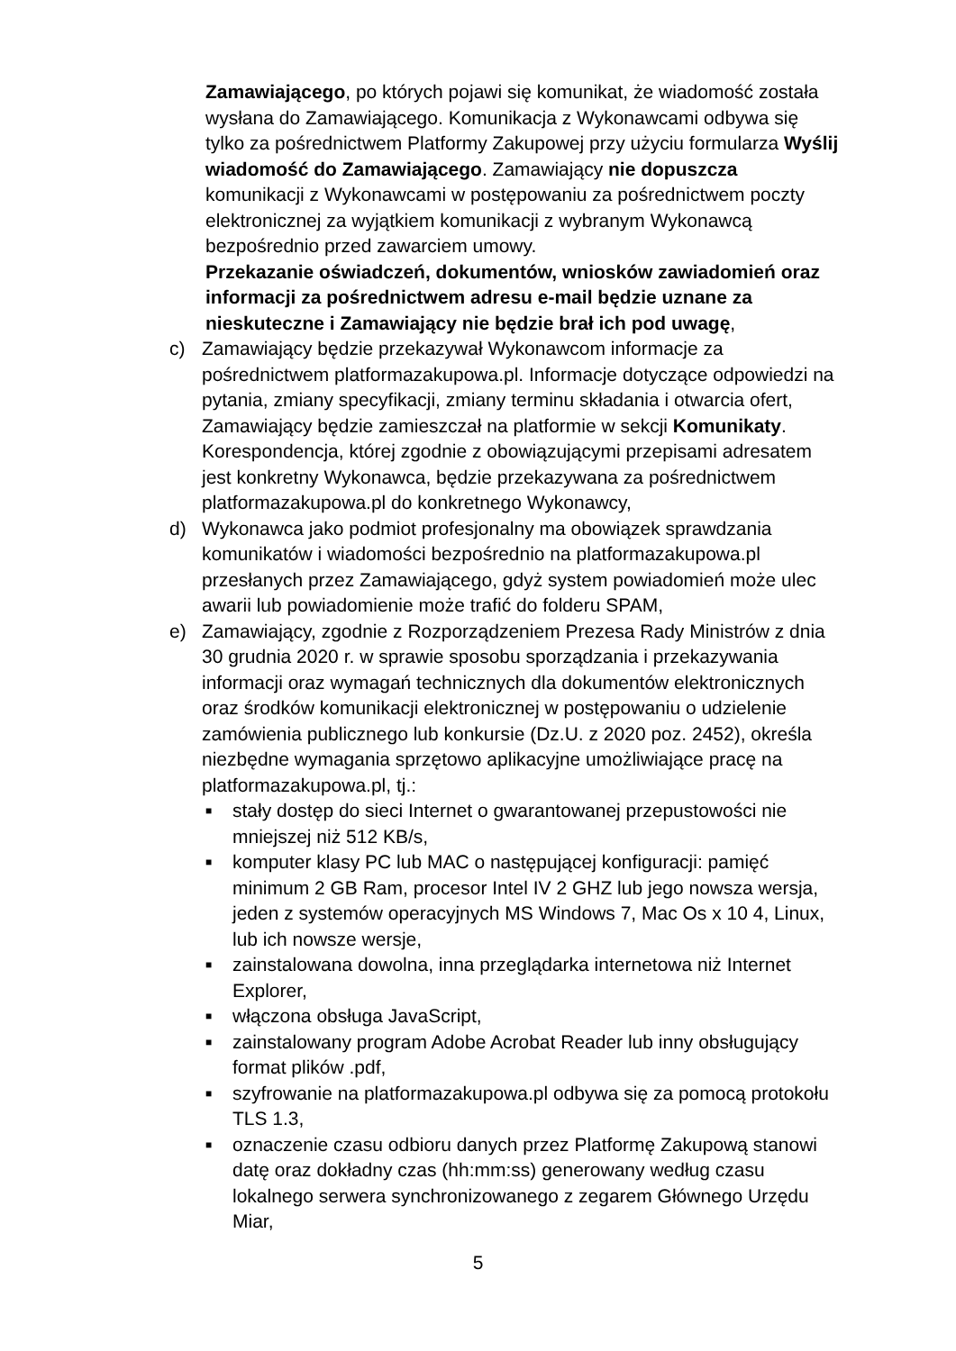Zamawiającego, po których pojawi się komunikat, że wiadomość została wysłana do Zamawiającego. Komunikacja z Wykonawcami odbywa się tylko za pośrednictwem Platformy Zakupowej przy użyciu formularza Wyślij wiadomość do Zamawiającego. Zamawiający nie dopuszcza komunikacji z Wykonawcami w postępowaniu za pośrednictwem poczty elektronicznej za wyjątkiem komunikacji z wybranym Wykonawcą bezpośrednio przed zawarciem umowy.
Przekazanie oświadczeń, dokumentów, wniosków zawiadomień oraz informacji za pośrednictwem adresu e-mail będzie uznane za nieskuteczne i Zamawiający nie będzie brał ich pod uwagę,
c) Zamawiający będzie przekazywał Wykonawcom informacje za pośrednictwem platformazakupowa.pl. Informacje dotyczące odpowiedzi na pytania, zmiany specyfikacji, zmiany terminu składania i otwarcia ofert, Zamawiający będzie zamieszczał na platformie w sekcji Komunikaty. Korespondencja, której zgodnie z obowiązującymi przepisami adresatem jest konkretny Wykonawca, będzie przekazywana za pośrednictwem platformazakupowa.pl do konkretnego Wykonawcy,
d) Wykonawca jako podmiot profesjonalny ma obowiązek sprawdzania komunikatów i wiadomości bezpośrednio na platformazakupowa.pl przesłanych przez Zamawiającego, gdyż system powiadomień może ulec awarii lub powiadomienie może trafić do folderu SPAM,
e) Zamawiający, zgodnie z Rozporządzeniem Prezesa Rady Ministrów z dnia 30 grudnia 2020 r. w sprawie sposobu sporządzania i przekazywania informacji oraz wymagań technicznych dla dokumentów elektronicznych oraz środków komunikacji elektronicznej w postępowaniu o udzielenie zamówienia publicznego lub konkursie (Dz.U. z 2020 poz. 2452), określa niezbędne wymagania sprzętowo aplikacyjne umożliwiające pracę na platformazakupowa.pl, tj.:
■
stały dostęp do sieci Internet o gwarantowanej przepustowości nie mniejszej niż 512 KB/s,
■
komputer klasy PC lub MAC o następującej konfiguracji: pamięć minimum 2 GB Ram, procesor Intel IV 2 GHZ lub jego nowsza wersja, jeden z systemów operacyjnych MS Windows 7, Mac Os x 10 4, Linux, lub ich nowsze wersje,
■
zainstalowana dowolna, inna przeglądarka internetowa niż Internet Explorer,
■
włączona obsługa JavaScript,
■
zainstalowany program Adobe Acrobat Reader lub inny obsługujący format plików .pdf,
■
szyfrowanie na platformazakupowa.pl odbywa się za pomocą protokołu TLS 1.3,
■
oznaczenie czasu odbioru danych przez Platformę Zakupową stanowi datę oraz dokładny czas (hh:mm:ss) generowany według czasu lokalnego serwera synchronizowanego z zegarem Głównego Urzędu Miar,
5